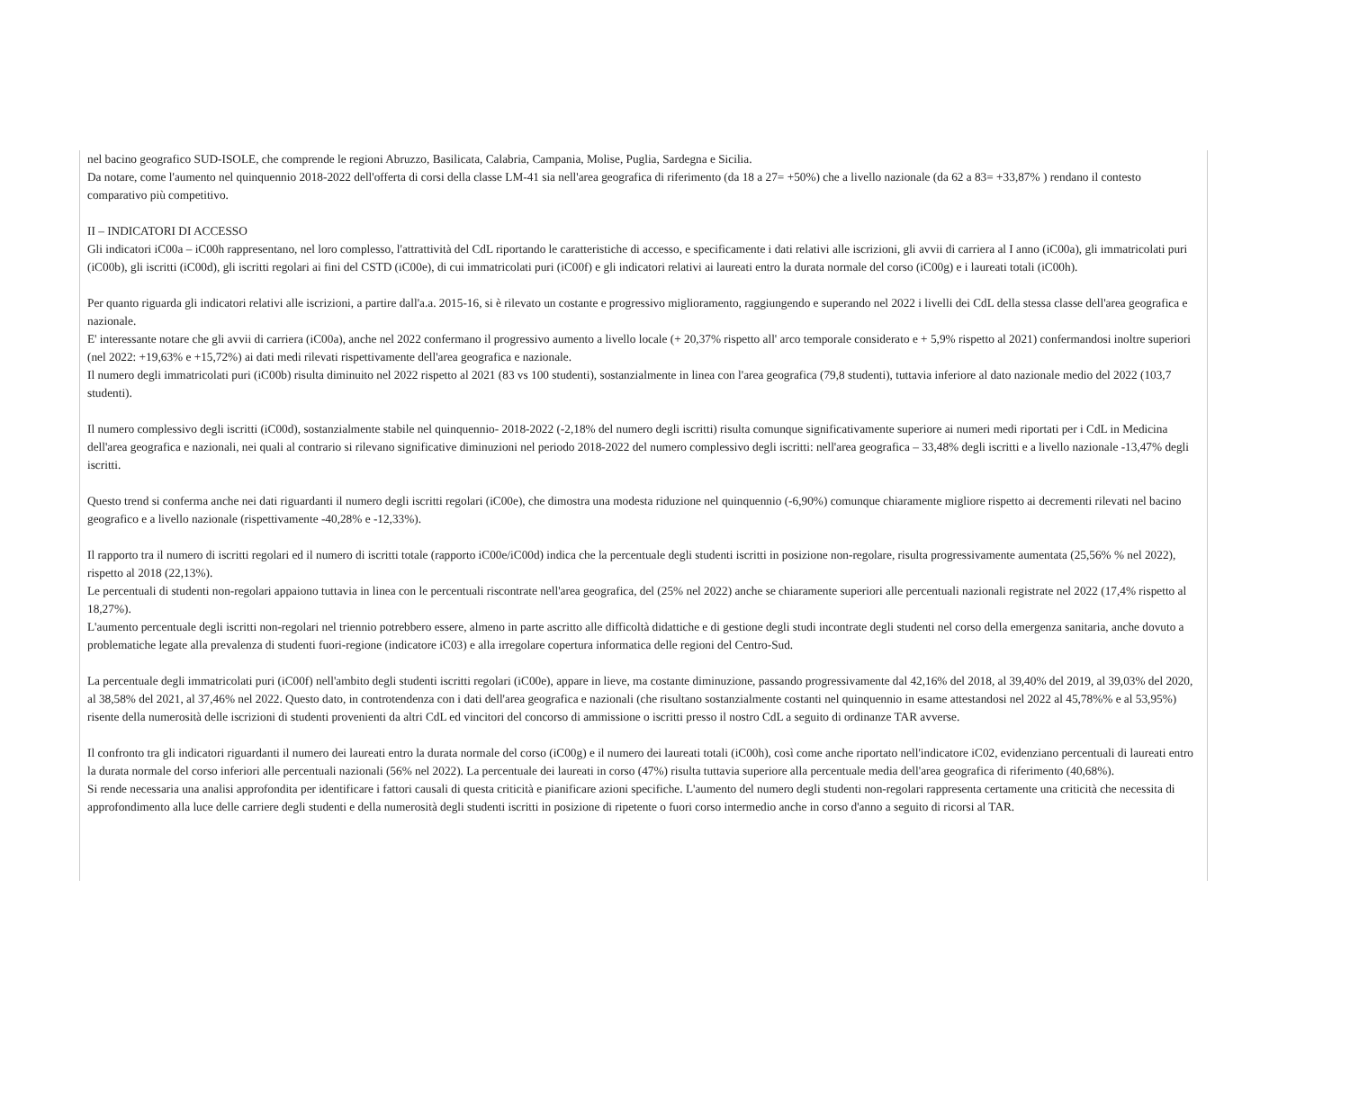nel bacino geografico SUD-ISOLE, che comprende le regioni Abruzzo, Basilicata, Calabria, Campania, Molise, Puglia, Sardegna e Sicilia.
Da notare, come l'aumento nel quinquennio 2018-2022 dell'offerta di corsi della classe LM-41 sia nell'area geografica di riferimento (da 18 a 27= +50%) che a livello nazionale (da 62 a 83= +33,87% ) rendano il contesto comparativo più competitivo.
II – INDICATORI DI ACCESSO
Gli indicatori iC00a – iC00h rappresentano, nel loro complesso, l'attrattività del CdL riportando le caratteristiche di accesso, e specificamente i dati relativi alle iscrizioni, gli avvii di carriera al I anno (iC00a), gli immatricolati puri (iC00b), gli iscritti (iC00d), gli iscritti regolari ai fini del CSTD (iC00e), di cui immatricolati puri (iC00f) e gli indicatori relativi ai laureati entro la durata normale del corso (iC00g) e i laureati totali (iC00h).
Per quanto riguarda gli indicatori relativi alle iscrizioni, a partire dall'a.a. 2015-16, si è rilevato un costante e progressivo miglioramento, raggiungendo e superando nel 2022 i livelli dei CdL della stessa classe dell'area geografica e nazionale.
E' interessante notare che gli avvii di carriera (iC00a), anche nel 2022 confermano il progressivo aumento a livello locale (+ 20,37% rispetto all' arco temporale considerato e + 5,9% rispetto al 2021) confermandosi inoltre superiori (nel 2022: +19,63% e +15,72%) ai dati medi rilevati rispettivamente dell'area geografica e nazionale.
Il numero degli immatricolati puri (iC00b) risulta diminuito nel 2022 rispetto al 2021 (83 vs 100 studenti), sostanzialmente in linea con l'area geografica (79,8 studenti), tuttavia inferiore al dato nazionale medio del 2022 (103,7 studenti).
Il numero complessivo degli iscritti (iC00d), sostanzialmente stabile nel quinquennio- 2018-2022 (-2,18% del numero degli iscritti) risulta comunque significativamente superiore ai numeri medi riportati per i CdL in Medicina dell'area geografica e nazionali, nei quali al contrario si rilevano significative diminuzioni nel periodo 2018-2022 del numero complessivo degli iscritti: nell'area geografica – 33,48% degli iscritti e a livello nazionale -13,47% degli iscritti.
Questo trend si conferma anche nei dati riguardanti il numero degli iscritti regolari (iC00e), che dimostra una modesta riduzione nel quinquennio (-6,90%) comunque chiaramente migliore rispetto ai decrementi rilevati nel bacino geografico e a livello nazionale (rispettivamente -40,28% e -12,33%).
Il rapporto tra il numero di iscritti regolari ed il numero di iscritti totale (rapporto iC00e/iC00d) indica che la percentuale degli studenti iscritti in posizione non-regolare, risulta progressivamente aumentata (25,56% % nel 2022), rispetto al 2018 (22,13%).
Le percentuali di studenti non-regolari appaiono tuttavia in linea con le percentuali riscontrate nell'area geografica, del (25% nel 2022) anche se chiaramente superiori alle percentuali nazionali registrate nel 2022 (17,4% rispetto al 18,27%).
L'aumento percentuale degli iscritti non-regolari nel triennio potrebbero essere, almeno in parte ascritto alle difficoltà didattiche e di gestione degli studi incontrate degli studenti nel corso della emergenza sanitaria, anche dovuto a problematiche legate alla prevalenza di studenti fuori-regione (indicatore iC03) e alla irregolare copertura informatica delle regioni del Centro-Sud.
La percentuale degli immatricolati puri (iC00f) nell'ambito degli studenti iscritti regolari (iC00e), appare in lieve, ma costante diminuzione, passando progressivamente dal 42,16% del 2018, al 39,40% del 2019, al 39,03% del 2020, al 38,58% del 2021, al 37,46% nel 2022. Questo dato, in controtendenza con i dati dell'area geografica e nazionali (che risultano sostanzialmente costanti nel quinquennio in esame attestandosi nel 2022 al 45,78%% e al 53,95%) risente della numerosità delle iscrizioni di studenti provenienti da altri CdL ed vincitori del concorso di ammissione o iscritti presso il nostro CdL a seguito di ordinanze TAR avverse.
Il confronto tra gli indicatori riguardanti il numero dei laureati entro la durata normale del corso (iC00g) e il numero dei laureati totali (iC00h), così come anche riportato nell'indicatore iC02, evidenziano percentuali di laureati entro la durata normale del corso inferiori alle percentuali nazionali (56% nel 2022). La percentuale dei laureati in corso (47%) risulta tuttavia superiore alla percentuale media dell'area geografica di riferimento (40,68%).
Si rende necessaria una analisi approfondita per identificare i fattori causali di questa criticità e pianificare azioni specifiche. L'aumento del numero degli studenti non-regolari rappresenta certamente una criticità che necessita di approfondimento alla luce delle carriere degli studenti e della numerosità degli studenti iscritti in posizione di ripetente o fuori corso intermedio anche in corso d'anno a seguito di ricorsi al TAR.